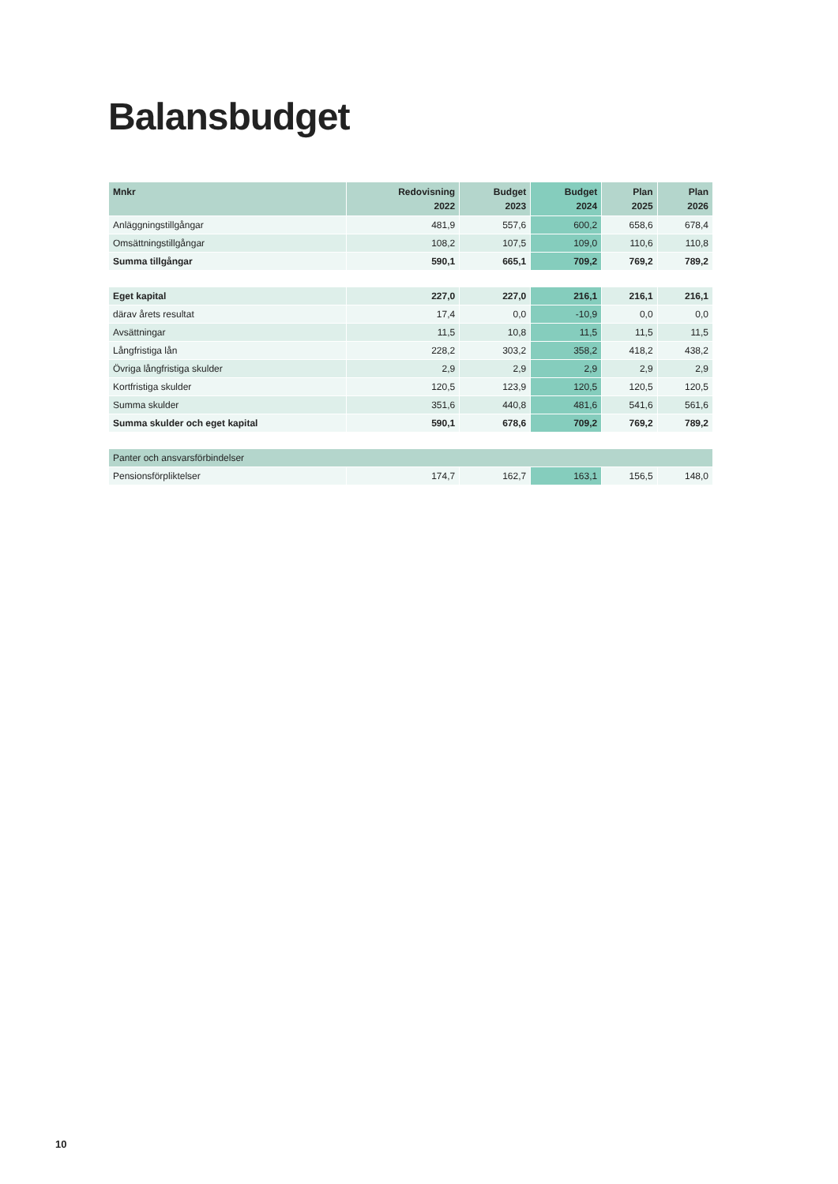Balansbudget
| Mnkr | Redovisning 2022 | Budget 2023 | Budget 2024 | Plan 2025 | Plan 2026 |
| --- | --- | --- | --- | --- | --- |
| Anläggningstillgångar | 481,9 | 557,6 | 600,2 | 658,6 | 678,4 |
| Omsättningstillgångar | 108,2 | 107,5 | 109,0 | 110,6 | 110,8 |
| Summa tillgångar | 590,1 | 665,1 | 709,2 | 769,2 | 789,2 |
| Eget kapital | 227,0 | 227,0 | 216,1 | 216,1 | 216,1 |
| därav årets resultat | 17,4 | 0,0 | -10,9 | 0,0 | 0,0 |
| Avsättningar | 11,5 | 10,8 | 11,5 | 11,5 | 11,5 |
| Långfristiga lån | 228,2 | 303,2 | 358,2 | 418,2 | 438,2 |
| Övriga långfristiga skulder | 2,9 | 2,9 | 2,9 | 2,9 | 2,9 |
| Kortfristiga skulder | 120,5 | 123,9 | 120,5 | 120,5 | 120,5 |
| Summa skulder | 351,6 | 440,8 | 481,6 | 541,6 | 561,6 |
| Summa skulder och eget kapital | 590,1 | 678,6 | 709,2 | 769,2 | 789,2 |
| Panter och ansvarsförbindelser | | | | | |
| Pensionsförpliktelser | 174,7 | 162,7 | 163,1 | 156,5 | 148,0 |
10